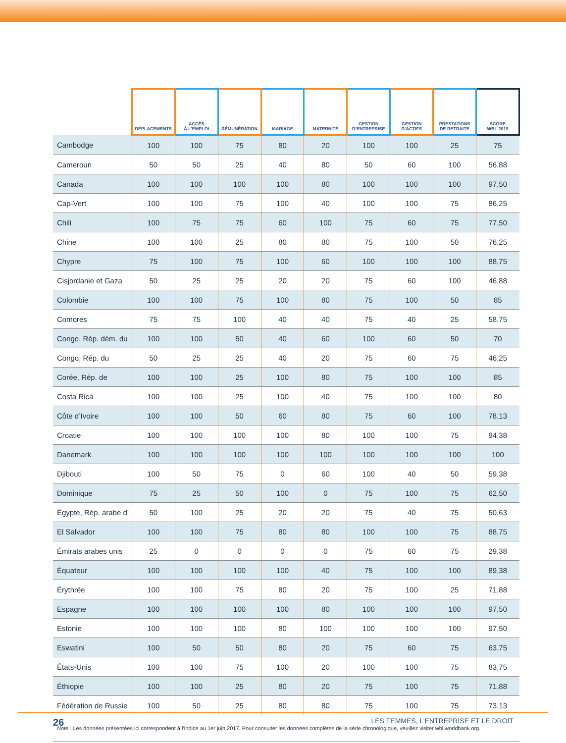| | DÉPLACEMENTS | ACCÈS À L’EMPLOI | RÉMUNÉRATION | MARIAGE | MATERNITÉ | GESTION D’ENTREPRISE | GESTION D’ACTIFS | PRESTATIONS DE RETRAITE | SCORE WBL 2019 |
| --- | --- | --- | --- | --- | --- | --- | --- | --- | --- |
| Cambodge | 100 | 100 | 75 | 80 | 20 | 100 | 100 | 25 | 75 |
| Cameroun | 50 | 50 | 25 | 40 | 80 | 50 | 60 | 100 | 56,88 |
| Canada | 100 | 100 | 100 | 100 | 80 | 100 | 100 | 100 | 97,50 |
| Cap-Vert | 100 | 100 | 75 | 100 | 40 | 100 | 100 | 75 | 86,25 |
| Chili | 100 | 75 | 75 | 60 | 100 | 75 | 60 | 75 | 77,50 |
| Chine | 100 | 100 | 25 | 80 | 80 | 75 | 100 | 50 | 76,25 |
| Chypre | 75 | 100 | 75 | 100 | 60 | 100 | 100 | 100 | 88,75 |
| Cisjordanie et Gaza | 50 | 25 | 25 | 20 | 20 | 75 | 60 | 100 | 46,88 |
| Colombie | 100 | 100 | 75 | 100 | 80 | 75 | 100 | 50 | 85 |
| Comores | 75 | 75 | 100 | 40 | 40 | 75 | 40 | 25 | 58,75 |
| Congo, Rép. dém. du | 100 | 100 | 50 | 40 | 60 | 100 | 60 | 50 | 70 |
| Congo, Rép. du | 50 | 25 | 25 | 40 | 20 | 75 | 60 | 75 | 46,25 |
| Corée, Rép. de | 100 | 100 | 25 | 100 | 80 | 75 | 100 | 100 | 85 |
| Costa Rica | 100 | 100 | 25 | 100 | 40 | 75 | 100 | 100 | 80 |
| Côte d’Ivoire | 100 | 100 | 50 | 60 | 80 | 75 | 60 | 100 | 78,13 |
| Croatie | 100 | 100 | 100 | 100 | 80 | 100 | 100 | 75 | 94,38 |
| Danemark | 100 | 100 | 100 | 100 | 100 | 100 | 100 | 100 | 100 |
| Djibouti | 100 | 50 | 75 | 0 | 60 | 100 | 40 | 50 | 59,38 |
| Dominique | 75 | 25 | 50 | 100 | 0 | 75 | 100 | 75 | 62,50 |
| Égypte, Rép. arabe d’ | 50 | 100 | 25 | 20 | 20 | 75 | 40 | 75 | 50,63 |
| El Salvador | 100 | 100 | 75 | 80 | 80 | 100 | 100 | 75 | 88,75 |
| Émirats arabes unis | 25 | 0 | 0 | 0 | 0 | 75 | 60 | 75 | 29,38 |
| Équateur | 100 | 100 | 100 | 100 | 40 | 75 | 100 | 100 | 89,38 |
| Érythrée | 100 | 100 | 75 | 80 | 20 | 75 | 100 | 25 | 71,88 |
| Espagne | 100 | 100 | 100 | 100 | 80 | 100 | 100 | 100 | 97,50 |
| Estonie | 100 | 100 | 100 | 80 | 100 | 100 | 100 | 100 | 97,50 |
| Eswatini | 100 | 50 | 50 | 80 | 20 | 75 | 60 | 75 | 63,75 |
| États-Unis | 100 | 100 | 75 | 100 | 20 | 100 | 100 | 75 | 83,75 |
| Éthiopie | 100 | 100 | 25 | 80 | 20 | 75 | 100 | 75 | 71,88 |
| Fédération de Russie | 100 | 50 | 25 | 80 | 80 | 75 | 100 | 75 | 73,13 |
| Note : Les données présentées ici correspondent à l’indice au 1er juin 2017. Pour consulter les données complètes de la série chronologique, veuillez visiter wbl.worldbank.org. | | | | | | | | | |
26 LES FEMMES, L’ENTREPRISE ET LE DROIT